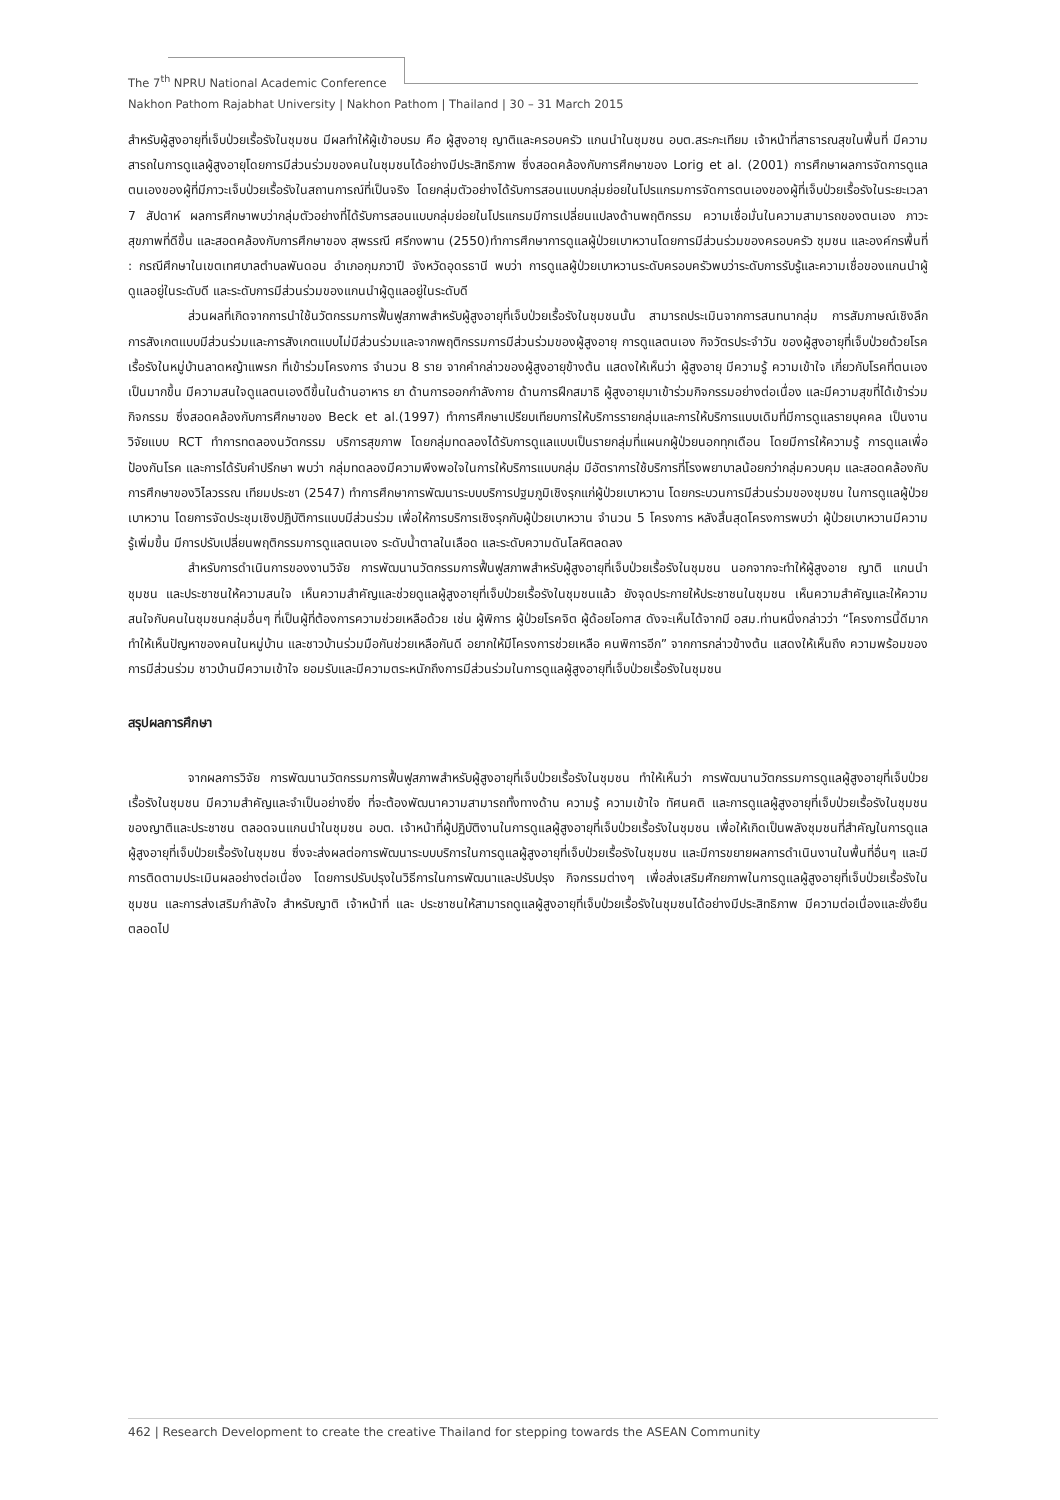The 7<sup>th</sup> NPRU National Academic Conference
Nakhon Pathom Rajabhat University | Nakhon Pathom | Thailand | 30 – 31 March 2015
สำหรับผู้สูงอายุที่เจ็บป่วยเรื้อรังในชุมชน มีผลทำให้ผู้เข้าอบรม คือ ผู้สูงอายุ ญาติและครอบครัว แกนนำในชุมชน อบต.สระกะเทียม เจ้าหน้าที่สาธารณสุขในพื้นที่ มีความสารถในการดูแลผู้สูงอายุโดยการมีส่วนร่วมของคนในชุมชนได้อย่างมีประสิทธิภาพ ซึ่งสอดคล้องกับการศึกษาของ Lorig et al. (2001) การศึกษาผลการจัดการดูแลตนเองของผู้ที่มีภาวะเจ็บป่วยเรื้อรังในสถานการณ์ที่เป็นจริง โดยกลุ่มตัวอย่างได้รับการสอนแบบกลุ่มย่อยในโปรแกรมการจัดการตนเองของผู้ที่เจ็บป่วยเรื้อรังในระยะเวลา 7 สัปดาห์ ผลการศึกษาพบว่ากลุ่มตัวอย่างที่ได้รับการสอนแบบกลุ่มย่อยในโปรแกรมมีการเปลี่ยนแปลงด้านพฤติกรรม ความเชื่อมั่นในความสามารถของตนเอง ภาวะสุขภาพที่ดีขึ้น และสอดคล้องกับการศึกษาของ สุพรรณี ศรีกงพาน (2550)ทำการศึกษาการดูแลผู้ป่วยเบาหวานโดยการมีส่วนร่วมของครอบครัว ชุมชน และองค์กรพื้นที่ : กรณีศึกษาในเขตเทศบาลตำบลพันดอน อำเภอกุมภวาปี จังหวัดอุดรธานี พบว่า การดูแลผู้ป่วยเบาหวานระดับครอบครัวพบว่าระดับการรับรู้และความเชื่อของแกนนำผู้ดูแลอยู่ในระดับดี และระดับการมีส่วนร่วมของแกนนำผู้ดูแลอยู่ในระดับดี
ส่วนผลที่เกิดจากการนำใช้นวัตกรรมการฟื้นฟูสภาพสำหรับผู้สูงอายุที่เจ็บป่วยเรื้อรังในชุมชนนั้น สามารถประเมินจากการสนทนากลุ่ม การสัมภาษณ์เชิงลึก การสังเกตแบบมีส่วนร่วมและการสังเกตแบบไม่มีส่วนร่วมและจากพฤติกรรมการมีส่วนร่วมของผู้สูงอายุ การดูแลตนเอง กิจวัตรประจำวัน ของผู้สูงอายุที่เจ็บป่วยด้วยโรคเรื้อรังในหมู่บ้านลาดหญ้าแพรก ที่เข้าร่วมโครงการ จำนวน 8 ราย จากคำกล่าวของผู้สูงอายุข้างต้น แสดงให้เห็นว่า ผู้สูงอายุ มีความรู้ ความเข้าใจ เกี่ยวกับโรคที่ตนเองเป็นมากขึ้น มีความสนใจดูแลตนเองดีขึ้นในด้านอาหาร ยา ด้านการออกกำลังกาย ด้านการฝึกสมาธิ ผู้สูงอายุมาเข้าร่วมกิจกรรมอย่างต่อเนื่อง และมีความสุขที่ได้เข้าร่วมกิจกรรม ซึ่งสอดคล้องกับการศึกษาของ Beck et al.(1997) ทำการศึกษาเปรียบเทียบการให้บริการรายกลุ่มและการให้บริการแบบเดิมที่มีการดูแลรายบุคคล เป็นงานวิจัยแบบ RCT ทำการทดลองนวัตกรรม บริการสุขภาพ โดยกลุ่มทดลองได้รับการดูแลแบบเป็นรายกลุ่มที่แผนกผู้ป่วยนอกทุกเดือน โดยมีการให้ความรู้ การดูแลเพื่อป้องกันโรค และการได้รับคำปรึกษา พบว่า กลุ่มทดลองมีความพึงพอใจในการให้บริการแบบกลุ่ม มีอัตราการใช้บริการที่โรงพยาบาลน้อยกว่ากลุ่มควบคุม และสอดคล้องกับการศึกษาของวิไลวรรณ เทียมประชา (2547) ทำการศึกษาการพัฒนาระบบบริการปฐมภูมิเชิงรุกแก่ผู้ป่วยเบาหวาน โดยกระบวนการมีส่วนร่วมของชุมชน ในการดูแลผู้ป่วยเบาหวาน โดยการจัดประชุมเชิงปฏิบัติการแบบมีส่วนร่วม เพื่อให้การบริการเชิงรุกกับผู้ป่วยเบาหวาน จำนวน 5 โครงการ หลังสิ้นสุดโครงการพบว่า ผู้ป่วยเบาหวานมีความรู้เพิ่มขึ้น มีการปรับเปลี่ยนพฤติกรรมการดูแลตนเอง ระดับน้ำตาลในเลือด และระดับความดันโลหิตลดลง
สำหรับการดำเนินการของงานวิจัย การพัฒนานวัตกรรมการฟื้นฟูสภาพสำหรับผู้สูงอายุที่เจ็บป่วยเรื้อรังในชุมชน นอกจากจะทำให้ผู้สูงอาย ญาติ แกนนำชุมชน และประชาชนให้ความสนใจ เห็นความสำคัญและช่วยดูแลผู้สูงอายุที่เจ็บป่วยเรื้อรังในชุมชนแล้ว ยังจุดประกายให้ประชาชนในชุมชน เห็นความสำคัญและให้ความสนใจกับคนในชุมชนกลุ่มอื่นๆ ที่เป็นผู้ที่ต้องการความช่วยเหลือด้วย เช่น ผู้พิการ ผู้ป่วยโรคจิต ผู้ด้อยโอกาส ดังจะเห็นได้จากมี อสม.ท่านหนึ่งกล่าวว่า “โครงการนี้ดีมาก ทำให้เห็นปัญหาของคนในหมู่บ้าน และชาวบ้านร่วมมือกันช่วยเหลือกันดี อยากให้มีโครงการช่วยเหลือ คนพิการอีก” จากการกล่าวข้างต้น แสดงให้เห็นถึง ความพร้อมของการมีส่วนร่วม ชาวบ้านมีความเข้าใจ ยอมรับและมีความตระหนักถึงการมีส่วนร่วมในการดูแลผู้สูงอายุที่เจ็บป่วยเรื้อรังในชุมชน
สรุปผลการศึกษา
จากผลการวิจัย การพัฒนานวัตกรรมการฟื้นฟูสภาพสำหรับผู้สูงอายุที่เจ็บป่วยเรื้อรังในชุมชน ทำให้เห็นว่า การพัฒนานวัตกรรมการดูแลผู้สูงอายุที่เจ็บป่วยเรื้อรังในชุมชน มีความสำคัญและจำเป็นอย่างยิ่ง ที่จะต้องพัฒนาความสามารถทั้งทางด้าน ความรู้ ความเข้าใจ ทัศนคติ และการดูแลผู้สูงอายุที่เจ็บป่วยเรื้อรังในชุมชนของญาติและประชาชน ตลอดจนแกนนำในชุมชน อบต. เจ้าหน้าที่ผู้ปฏิบัติงานในการดูแลผู้สูงอายุที่เจ็บป่วยเรื้อรังในชุมชน เพื่อให้เกิดเป็นพลังชุมชนที่สำคัญในการดูแลผู้สูงอายุที่เจ็บป่วยเรื้อรังในชุมชน ซึ่งจะส่งผลต่อการพัฒนาระบบบริการในการดูแลผู้สูงอายุที่เจ็บป่วยเรื้อรังในชุมชน และมีการขยายผลการดำเนินงานในพื้นที่อื่นๆ และมีการติดตามประเมินผลอย่างต่อเนื่อง โดยการปรับปรุงในวิธีการในการพัฒนาและปรับปรุง กิจกรรมต่างๆ เพื่อส่งเสริมศักยภาพในการดูแลผู้สูงอายุที่เจ็บป่วยเรื้อรังในชุมชน และการส่งเสริมกำลังใจ สำหรับญาติ เจ้าหน้าที่ และ ประชาชนให้สามารถดูแลผู้สูงอายุที่เจ็บป่วยเรื้อรังในชุมชนได้อย่างมีประสิทธิภาพ มีความต่อเนื่องและยั่งยืนตลอดไป
462 | Research Development to create the creative Thailand for stepping towards the ASEAN Community